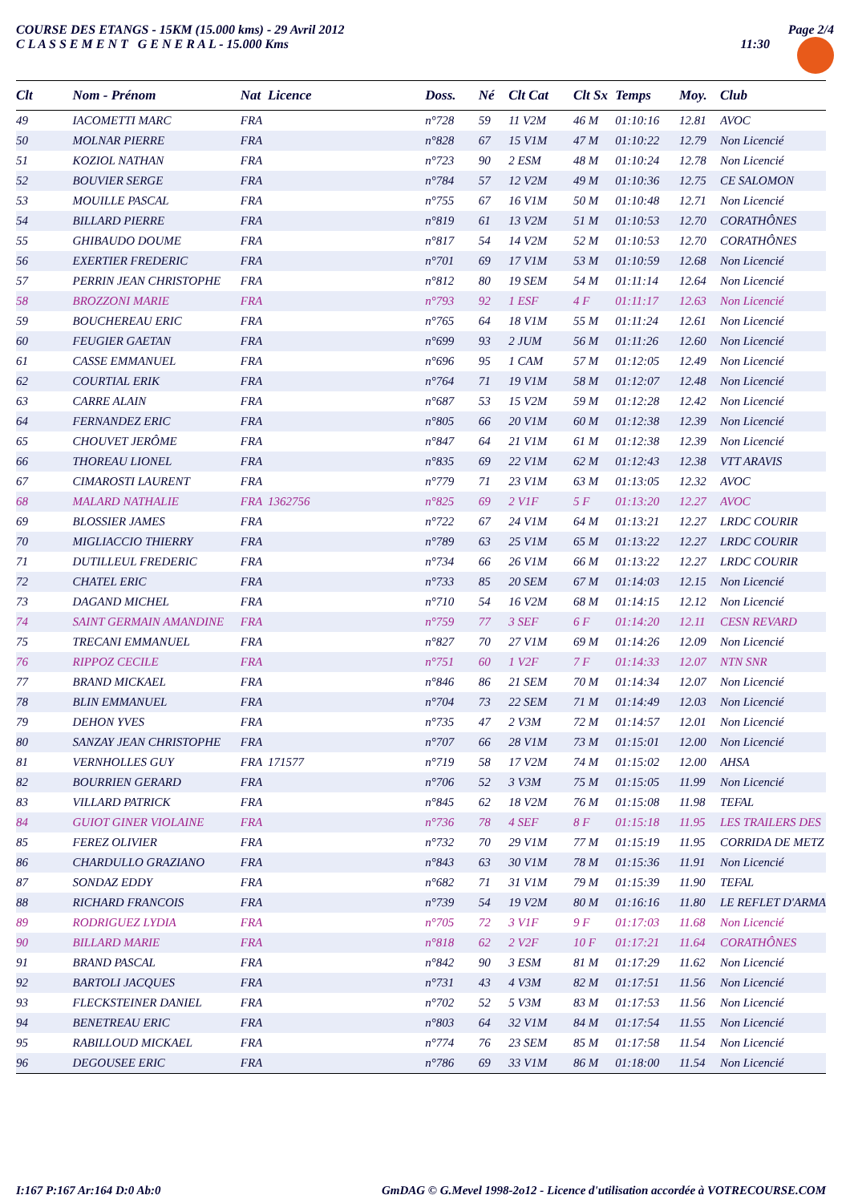COURSE DES ETANGS - 15KM (15.000 kms) - 29 Avril 2012
C L A S S E M E N T G E N E R A L - 15.000 Kms
Page 2/4
11:30
| Clt | Nom - Prénom | Nat | Licence | Doss. | Né | Clt Cat | Clt Sx | Temps | Moy. | Club |
| --- | --- | --- | --- | --- | --- | --- | --- | --- | --- | --- |
| 49 | IACOMETTI MARC | FRA | | n°728 | 59 | 11 V2M | 46 M | 01:10:16 | 12.81 | AVOC |
| 50 | MOLNAR PIERRE | FRA | | n°828 | 67 | 15 V1M | 47 M | 01:10:22 | 12.79 | Non Licencié |
| 51 | KOZIOL NATHAN | FRA | | n°723 | 90 | 2 ESM | 48 M | 01:10:24 | 12.78 | Non Licencié |
| 52 | BOUVIER SERGE | FRA | | n°784 | 57 | 12 V2M | 49 M | 01:10:36 | 12.75 | CE SALOMON |
| 53 | MOUILLE PASCAL | FRA | | n°755 | 67 | 16 V1M | 50 M | 01:10:48 | 12.71 | Non Licencié |
| 54 | BILLARD PIERRE | FRA | | n°819 | 61 | 13 V2M | 51 M | 01:10:53 | 12.70 | CORATHÔNES |
| 55 | GHIBAUDO DOUME | FRA | | n°817 | 54 | 14 V2M | 52 M | 01:10:53 | 12.70 | CORATHÔNES |
| 56 | EXERTIER FREDERIC | FRA | | n°701 | 69 | 17 V1M | 53 M | 01:10:59 | 12.68 | Non Licencié |
| 57 | PERRIN JEAN CHRISTOPHE | FRA | | n°812 | 80 | 19 SEM | 54 M | 01:11:14 | 12.64 | Non Licencié |
| 58 | BROZZONI MARIE | FRA | | n°793 | 92 | 1 ESF | 4 F | 01:11:17 | 12.63 | Non Licencié |
| 59 | BOUCHEREAU ERIC | FRA | | n°765 | 64 | 18 V1M | 55 M | 01:11:24 | 12.61 | Non Licencié |
| 60 | FEUGIER GAETAN | FRA | | n°699 | 93 | 2 JUM | 56 M | 01:11:26 | 12.60 | Non Licencié |
| 61 | CASSE EMMANUEL | FRA | | n°696 | 95 | 1 CAM | 57 M | 01:12:05 | 12.49 | Non Licencié |
| 62 | COURTIAL ERIK | FRA | | n°764 | 71 | 19 V1M | 58 M | 01:12:07 | 12.48 | Non Licencié |
| 63 | CARRE ALAIN | FRA | | n°687 | 53 | 15 V2M | 59 M | 01:12:28 | 12.42 | Non Licencié |
| 64 | FERNANDEZ ERIC | FRA | | n°805 | 66 | 20 V1M | 60 M | 01:12:38 | 12.39 | Non Licencié |
| 65 | CHOUVET JERÔME | FRA | | n°847 | 64 | 21 V1M | 61 M | 01:12:38 | 12.39 | Non Licencié |
| 66 | THOREAU LIONEL | FRA | | n°835 | 69 | 22 V1M | 62 M | 01:12:43 | 12.38 | VTT ARAVIS |
| 67 | CIMAROSTI LAURENT | FRA | | n°779 | 71 | 23 V1M | 63 M | 01:13:05 | 12.32 | AVOC |
| 68 | MALARD NATHALIE | FRA | 1362756 | n°825 | 69 | 2 V1F | 5 F | 01:13:20 | 12.27 | AVOC |
| 69 | BLOSSIER JAMES | FRA | | n°722 | 67 | 24 V1M | 64 M | 01:13:21 | 12.27 | LRDC COURIR |
| 70 | MIGLIACCIO THIERRY | FRA | | n°789 | 63 | 25 V1M | 65 M | 01:13:22 | 12.27 | LRDC COURIR |
| 71 | DUTILLEUL FREDERIC | FRA | | n°734 | 66 | 26 V1M | 66 M | 01:13:22 | 12.27 | LRDC COURIR |
| 72 | CHATEL ERIC | FRA | | n°733 | 85 | 20 SEM | 67 M | 01:14:03 | 12.15 | Non Licencié |
| 73 | DAGAND MICHEL | FRA | | n°710 | 54 | 16 V2M | 68 M | 01:14:15 | 12.12 | Non Licencié |
| 74 | SAINT GERMAIN AMANDINE | FRA | | n°759 | 77 | 3 SEF | 6 F | 01:14:20 | 12.11 | CESN REVARD |
| 75 | TRECANI EMMANUEL | FRA | | n°827 | 70 | 27 V1M | 69 M | 01:14:26 | 12.09 | Non Licencié |
| 76 | RIPPOZ CECILE | FRA | | n°751 | 60 | 1 V2F | 7 F | 01:14:33 | 12.07 | NTN SNR |
| 77 | BRAND MICKAEL | FRA | | n°846 | 86 | 21 SEM | 70 M | 01:14:34 | 12.07 | Non Licencié |
| 78 | BLIN EMMANUEL | FRA | | n°704 | 73 | 22 SEM | 71 M | 01:14:49 | 12.03 | Non Licencié |
| 79 | DEHON YVES | FRA | | n°735 | 47 | 2 V3M | 72 M | 01:14:57 | 12.01 | Non Licencié |
| 80 | SANZAY JEAN CHRISTOPHE | FRA | | n°707 | 66 | 28 V1M | 73 M | 01:15:01 | 12.00 | Non Licencié |
| 81 | VERNHOLLES GUY | FRA | 171577 | n°719 | 58 | 17 V2M | 74 M | 01:15:02 | 12.00 | AHSA |
| 82 | BOURRIEN GERARD | FRA | | n°706 | 52 | 3 V3M | 75 M | 01:15:05 | 11.99 | Non Licencié |
| 83 | VILLARD PATRICK | FRA | | n°845 | 62 | 18 V2M | 76 M | 01:15:08 | 11.98 | TEFAL |
| 84 | GUIOT GINER VIOLAINE | FRA | | n°736 | 78 | 4 SEF | 8 F | 01:15:18 | 11.95 | LES TRAILERS DES |
| 85 | FEREZ OLIVIER | FRA | | n°732 | 70 | 29 V1M | 77 M | 01:15:19 | 11.95 | CORRIDA DE METZ |
| 86 | CHARDULLO GRAZIANO | FRA | | n°843 | 63 | 30 V1M | 78 M | 01:15:36 | 11.91 | Non Licencié |
| 87 | SONDAZ EDDY | FRA | | n°682 | 71 | 31 V1M | 79 M | 01:15:39 | 11.90 | TEFAL |
| 88 | RICHARD FRANCOIS | FRA | | n°739 | 54 | 19 V2M | 80 M | 01:16:16 | 11.80 | LE REFLET D'ARMA |
| 89 | RODRIGUEZ LYDIA | FRA | | n°705 | 72 | 3 V1F | 9 F | 01:17:03 | 11.68 | Non Licencié |
| 90 | BILLARD MARIE | FRA | | n°818 | 62 | 2 V2F | 10 F | 01:17:21 | 11.64 | CORATHÔNES |
| 91 | BRAND PASCAL | FRA | | n°842 | 90 | 3 ESM | 81 M | 01:17:29 | 11.62 | Non Licencié |
| 92 | BARTOLI JACQUES | FRA | | n°731 | 43 | 4 V3M | 82 M | 01:17:51 | 11.56 | Non Licencié |
| 93 | FLECKSTEINER DANIEL | FRA | | n°702 | 52 | 5 V3M | 83 M | 01:17:53 | 11.56 | Non Licencié |
| 94 | BENETREAU ERIC | FRA | | n°803 | 64 | 32 V1M | 84 M | 01:17:54 | 11.55 | Non Licencié |
| 95 | RABILLOUD MICKAEL | FRA | | n°774 | 76 | 23 SEM | 85 M | 01:17:58 | 11.54 | Non Licencié |
| 96 | DEGOUSEE ERIC | FRA | | n°786 | 69 | 33 V1M | 86 M | 01:18:00 | 11.54 | Non Licencié |
I:167 P:167 Ar:164 D:0 Ab:0 GmDAG © G.Mevel 1998-2o12 - Licence d'utilisation accordée à VOTRECOURSE.COM